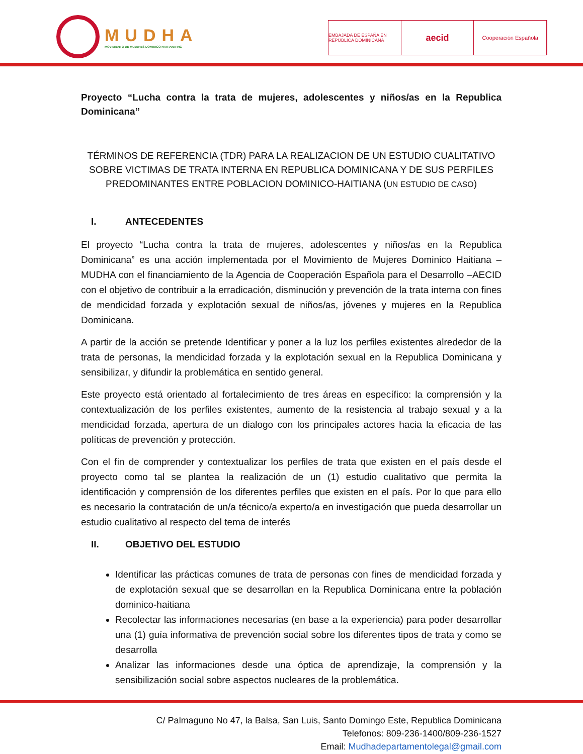MUDHA
MOVIMIENTO DE MUJERES DOMINICO HAITIANA INC
EMBAJADA DE ESPAÑA EN REPÚBLICA DOMINICANA
aecid
Cooperación Española
Proyecto “Lucha contra la trata de mujeres, adolescentes y niños/as en la Republica Dominicana”
TÉRMINOS DE REFERENCIA (TDR) PARA LA REALIZACION DE UN ESTUDIO CUALITATIVO SOBRE VICTIMAS DE TRATA INTERNA EN REPUBLICA DOMINICANA Y DE SUS PERFILES PREDOMINANTES ENTRE POBLACION DOMINICO-HAITIANA (UN ESTUDIO DE CASO)
I. ANTECEDENTES
El proyecto “Lucha contra la trata de mujeres, adolescentes y niños/as en la Republica Dominicana” es una acción implementada por el Movimiento de Mujeres Dominico Haitiana – MUDHA con el financiamiento de la Agencia de Cooperación Española para el Desarrollo –AECID con el objetivo de contribuir a la erradicación, disminución y prevención de la trata interna con fines de mendicidad forzada y explotación sexual de niños/as, jóvenes y mujeres en la Republica Dominicana.
A partir de la acción se pretende Identificar y poner a la luz los perfiles existentes alrededor de la trata de personas, la mendicidad forzada y la explotación sexual en la Republica Dominicana y sensibilizar, y difundir la problemática en sentido general.
Este proyecto está orientado al fortalecimiento de tres áreas en específico: la comprensión y la contextualización de los perfiles existentes, aumento de la resistencia al trabajo sexual y a la mendicidad forzada, apertura de un dialogo con los principales actores hacia la eficacia de las políticas de prevención y protección.
Con el fin de comprender y contextualizar los perfiles de trata que existen en el país desde el proyecto como tal se plantea la realización de un (1) estudio cualitativo que permita la identificación y comprensión de los diferentes perfiles que existen en el país. Por lo que para ello es necesario la contratación de un/a técnico/a experto/a en investigación que pueda desarrollar un estudio cualitativo al respecto del tema de interés
II. OBJETIVO DEL ESTUDIO
Identificar las prácticas comunes de trata de personas con fines de mendicidad forzada y de explotación sexual que se desarrollan en la Republica Dominicana entre la población dominico-haitiana
Recolectar las informaciones necesarias (en base a la experiencia) para poder desarrollar una (1) guía informativa de prevención social sobre los diferentes tipos de trata y como se desarrolla
Analizar las informaciones desde una óptica de aprendizaje, la comprensión y la sensibilización social sobre aspectos nucleares de la problemática.
C/ Palmaguno No 47, la Balsa, San Luis, Santo Domingo Este, Republica Dominicana
Telefonos: 809-236-1400/809-236-1527
Email: Mudhadepartamentolegal@gmail.com